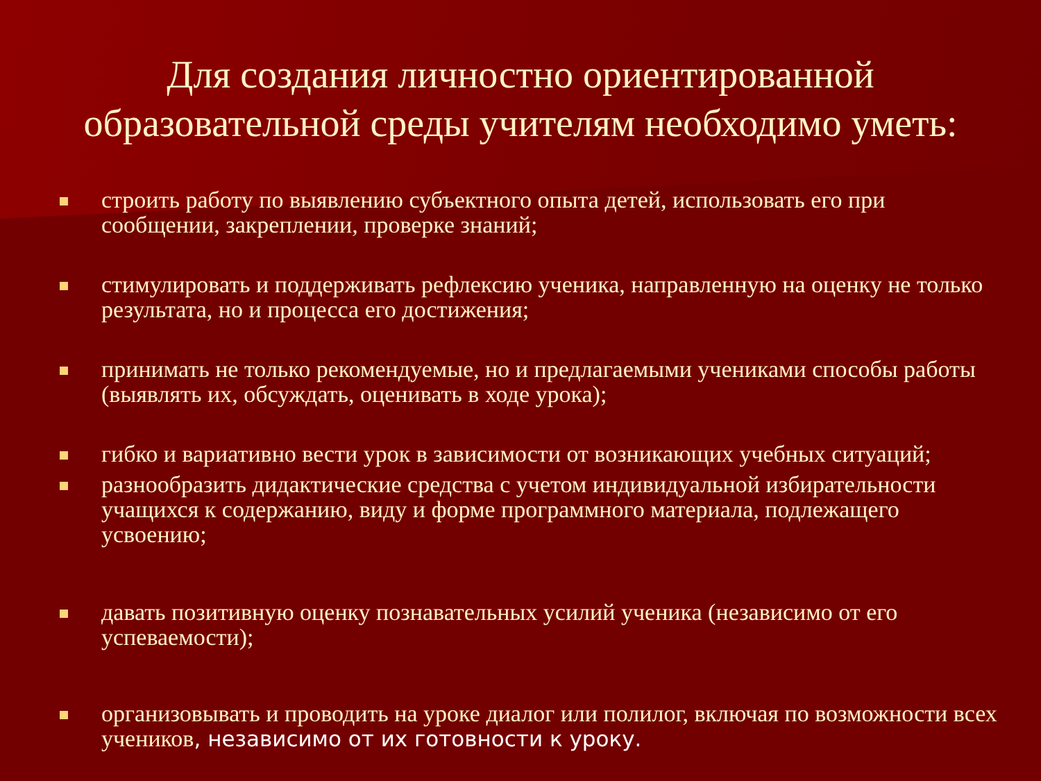Для создания личностно ориентированной образовательной среды учителям необходимо уметь:
строить работу по выявлению субъектного опыта детей, использовать его при сообщении, закреплении, проверке знаний;
стимулировать и поддерживать рефлексию ученика, направленную на оценку не только результата, но и процесса его достижения;
принимать не только рекомендуемые, но и предлагаемыми учениками способы работы (выявлять их, обсуждать, оценивать в ходе урока);
гибко и вариативно вести урок в зависимости от возникающих учебных ситуаций;
разнообразить дидактические средства с учетом индивидуальной избирательности учащихся к содержанию, виду и форме программного материала, подлежащего усвоению;
давать позитивную оценку познавательных усилий ученика (независимо от его успеваемости);
организовывать и проводить на уроке диалог или полилог, включая по возможности всех учеников, независимо от их готовности к уроку.